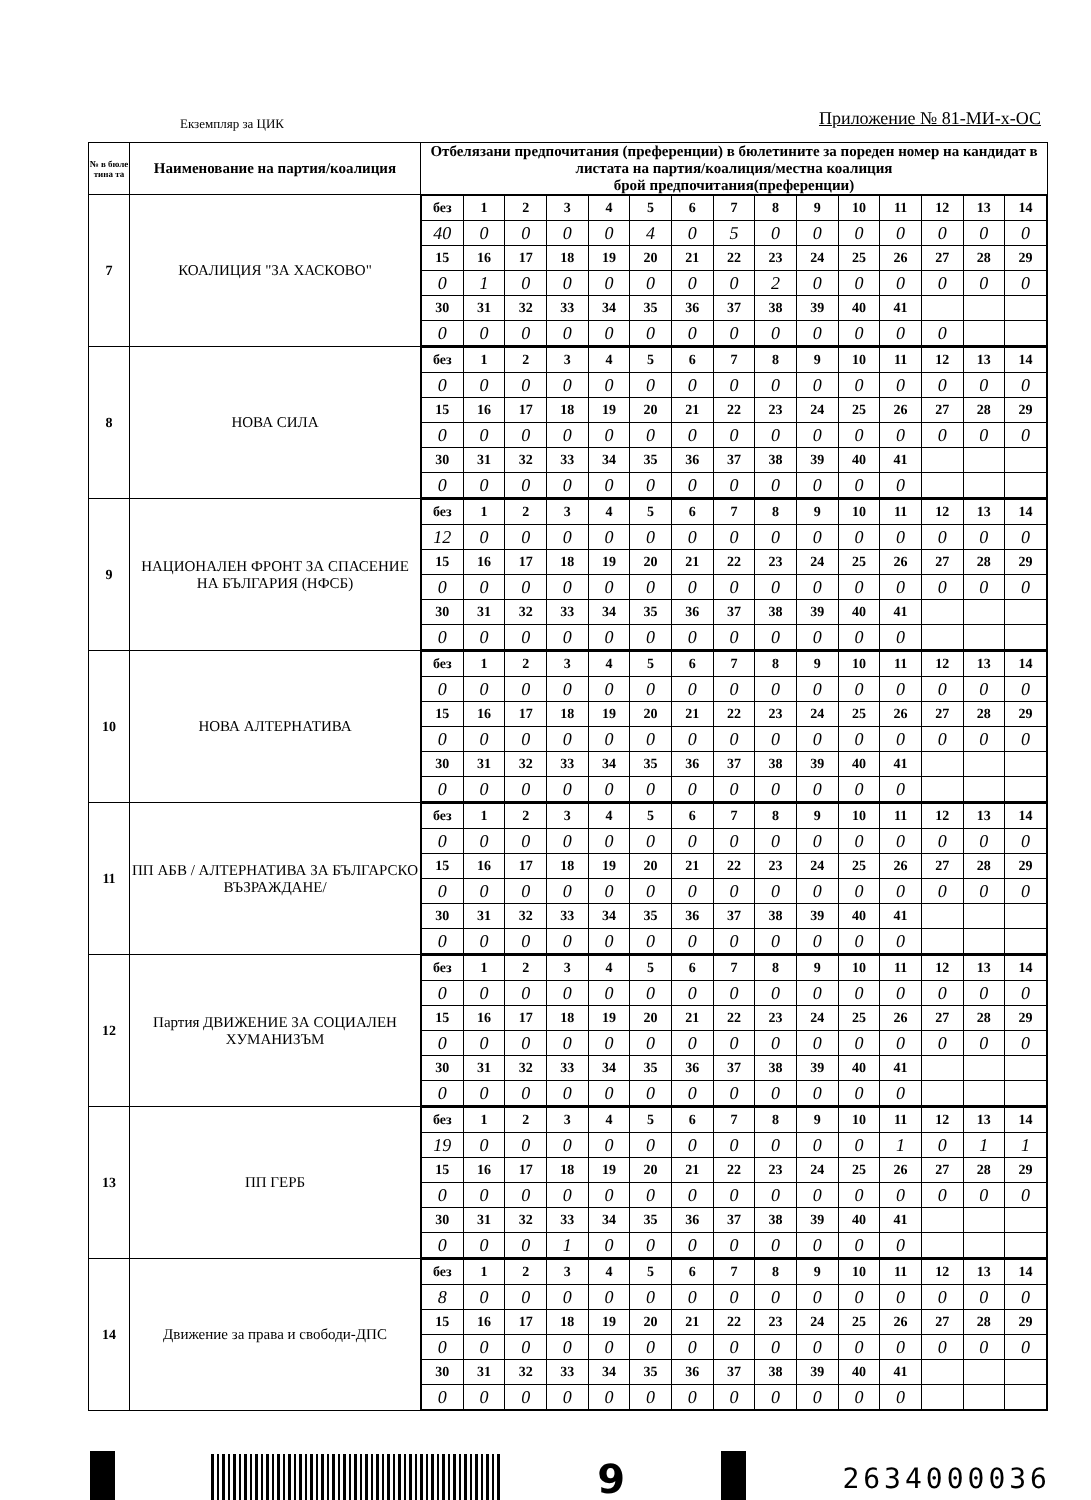Екземпляр за ЦИК
Приложение № 81-МИ-х-ОС
| № в бюле тина та | Наименование на партия/коалиция | Отбелязани предпочитания (преференции) в бюлетините за пореден номер на кандидат в листата на партия/коалиция/местна коалиция брой предпочитания(преференции) |
| --- | --- | --- |
| 7 | КОАЛИЦИЯ "ЗА ХАСКОВО" | / без / 1 / 2 / 3 / 4 / 5 / 6 / 7 / 8 / 9 / 10 / 11 / 12 / 13 / 14 / / 40 / 0 / 0 / 0 / 0 / 4 / 0 / 5 / 0 / 0 / 0 / 0 / 0 / 0 / 0 / / 15 / 16 / 17 / 18 / 19 / 20 / 21 / 22 / 23 / 24 / 25 / 26 / 27 / 28 / 29 / / 0 / 1 / 0 / 0 / 0 / 0 / 0 / 0 / 2 / 0 / 0 / 0 / 0 / 0 / 0 / / 30 / 31 / 32 / 33 / 34 / 35 / 36 / 37 / 38 / 39 / 40 / 41 / / / / / 0 / 0 / 0 / 0 / 0 / 0 / 0 / 0 / 0 / 0 / 0 / 0 / 0 / / / |
| 8 | НОВА СИЛА | / без / 1 / 2 / 3 / 4 / 5 / 6 / 7 / 8 / 9 / 10 / 11 / 12 / 13 / 14 / / 0 / 0 / 0 / 0 / 0 / 0 / 0 / 0 / 0 / 0 / 0 / 0 / 0 / 0 / 0 / / 15 / 16 / 17 / 18 / 19 / 20 / 21 / 22 / 23 / 24 / 25 / 26 / 27 / 28 / 29 / / 0 / 0 / 0 / 0 / 0 / 0 / 0 / 0 / 0 / 0 / 0 / 0 / 0 / 0 / 0 / / 30 / 31 / 32 / 33 / 34 / 35 / 36 / 37 / 38 / 39 / 40 / 41 / / / / / 0 / 0 / 0 / 0 / 0 / 0 / 0 / 0 / 0 / 0 / 0 / 0 / / / / |
| 9 | НАЦИОНАЛЕН ФРОНТ ЗА СПАСЕНИЕ НА БЪЛГАРИЯ (НФСБ) | / без / 1 / 2 / 3 / 4 / 5 / 6 / 7 / 8 / 9 / 10 / 11 / 12 / 13 / 14 / / 12 / 0 / 0 / 0 / 0 / 0 / 0 / 0 / 0 / 0 / 0 / 0 / 0 / 0 / 0 / / 15 / 16 / 17 / 18 / 19 / 20 / 21 / 22 / 23 / 24 / 25 / 26 / 27 / 28 / 29 / / 0 / 0 / 0 / 0 / 0 / 0 / 0 / 0 / 0 / 0 / 0 / 0 / 0 / 0 / 0 / / 30 / 31 / 32 / 33 / 34 / 35 / 36 / 37 / 38 / 39 / 40 / 41 / / / / / 0 / 0 / 0 / 0 / 0 / 0 / 0 / 0 / 0 / 0 / 0 / 0 / / / / |
| 10 | НОВА АЛТЕРНАТИВА | / без / 1 / 2 / 3 / 4 / 5 / 6 / 7 / 8 / 9 / 10 / 11 / 12 / 13 / 14 / / 0 / 0 / 0 / 0 / 0 / 0 / 0 / 0 / 0 / 0 / 0 / 0 / 0 / 0 / 0 / / 15 / 16 / 17 / 18 / 19 / 20 / 21 / 22 / 23 / 24 / 25 / 26 / 27 / 28 / 29 / / 0 / 0 / 0 / 0 / 0 / 0 / 0 / 0 / 0 / 0 / 0 / 0 / 0 / 0 / 0 / / 30 / 31 / 32 / 33 / 34 / 35 / 36 / 37 / 38 / 39 / 40 / 41 / / / / / 0 / 0 / 0 / 0 / 0 / 0 / 0 / 0 / 0 / 0 / 0 / 0 / / / / |
| 11 | ПП АБВ / АЛТЕРНАТИВА ЗА БЪЛГАРСКО ВЪЗРАЖДАНЕ/ | / без / 1 / 2 / 3 / 4 / 5 / 6 / 7 / 8 / 9 / 10 / 11 / 12 / 13 / 14 / / 0 / 0 / 0 / 0 / 0 / 0 / 0 / 0 / 0 / 0 / 0 / 0 / 0 / 0 / 0 / / 15 / 16 / 17 / 18 / 19 / 20 / 21 / 22 / 23 / 24 / 25 / 26 / 27 / 28 / 29 / / 0 / 0 / 0 / 0 / 0 / 0 / 0 / 0 / 0 / 0 / 0 / 0 / 0 / 0 / 0 / / 30 / 31 / 32 / 33 / 34 / 35 / 36 / 37 / 38 / 39 / 40 / 41 / / / / / 0 / 0 / 0 / 0 / 0 / 0 / 0 / 0 / 0 / 0 / 0 / 0 / / / / |
| 12 | Партия ДВИЖЕНИЕ ЗА СОЦИАЛЕН ХУМАНИЗЪМ | / без / 1 / 2 / 3 / 4 / 5 / 6 / 7 / 8 / 9 / 10 / 11 / 12 / 13 / 14 / / 0 / 0 / 0 / 0 / 0 / 0 / 0 / 0 / 0 / 0 / 0 / 0 / 0 / 0 / 0 / / 15 / 16 / 17 / 18 / 19 / 20 / 21 / 22 / 23 / 24 / 25 / 26 / 27 / 28 / 29 / / 0 / 0 / 0 / 0 / 0 / 0 / 0 / 0 / 0 / 0 / 0 / 0 / 0 / 0 / 0 / / 30 / 31 / 32 / 33 / 34 / 35 / 36 / 37 / 38 / 39 / 40 / 41 / / / / / 0 / 0 / 0 / 0 / 0 / 0 / 0 / 0 / 0 / 0 / 0 / 0 / / / / |
| 13 | ПП ГЕРБ | / без / 1 / 2 / 3 / 4 / 5 / 6 / 7 / 8 / 9 / 10 / 11 / 12 / 13 / 14 / / 19 / 0 / 0 / 0 / 0 / 0 / 0 / 0 / 0 / 0 / 0 / 1 / 0 / 1 / 1 / / 15 / 16 / 17 / 18 / 19 / 20 / 21 / 22 / 23 / 24 / 25 / 26 / 27 / 28 / 29 / / 0 / 0 / 0 / 0 / 0 / 0 / 0 / 0 / 0 / 0 / 0 / 0 / 0 / 0 / 0 / / 30 / 31 / 32 / 33 / 34 / 35 / 36 / 37 / 38 / 39 / 40 / 41 / / / / / 0 / 0 / 0 / 1 / 0 / 0 / 0 / 0 / 0 / 0 / 0 / 0 / / / / |
| 14 | Движение за права и свободи-ДПС | / без / 1 / 2 / 3 / 4 / 5 / 6 / 7 / 8 / 9 / 10 / 11 / 12 / 13 / 14 / / 8 / 0 / 0 / 0 / 0 / 0 / 0 / 0 / 0 / 0 / 0 / 0 / 0 / 0 / 0 / / 15 / 16 / 17 / 18 / 19 / 20 / 21 / 22 / 23 / 24 / 25 / 26 / 27 / 28 / 29 / / 0 / 0 / 0 / 0 / 0 / 0 / 0 / 0 / 0 / 0 / 0 / 0 / 0 / 0 / 0 / / 30 / 31 / 32 / 33 / 34 / 35 / 36 / 37 / 38 / 39 / 40 / 41 / / / / / 0 / 0 / 0 / 0 / 0 / 0 / 0 / 0 / 0 / 0 / 0 / 0 / / / / |
9
2634000036